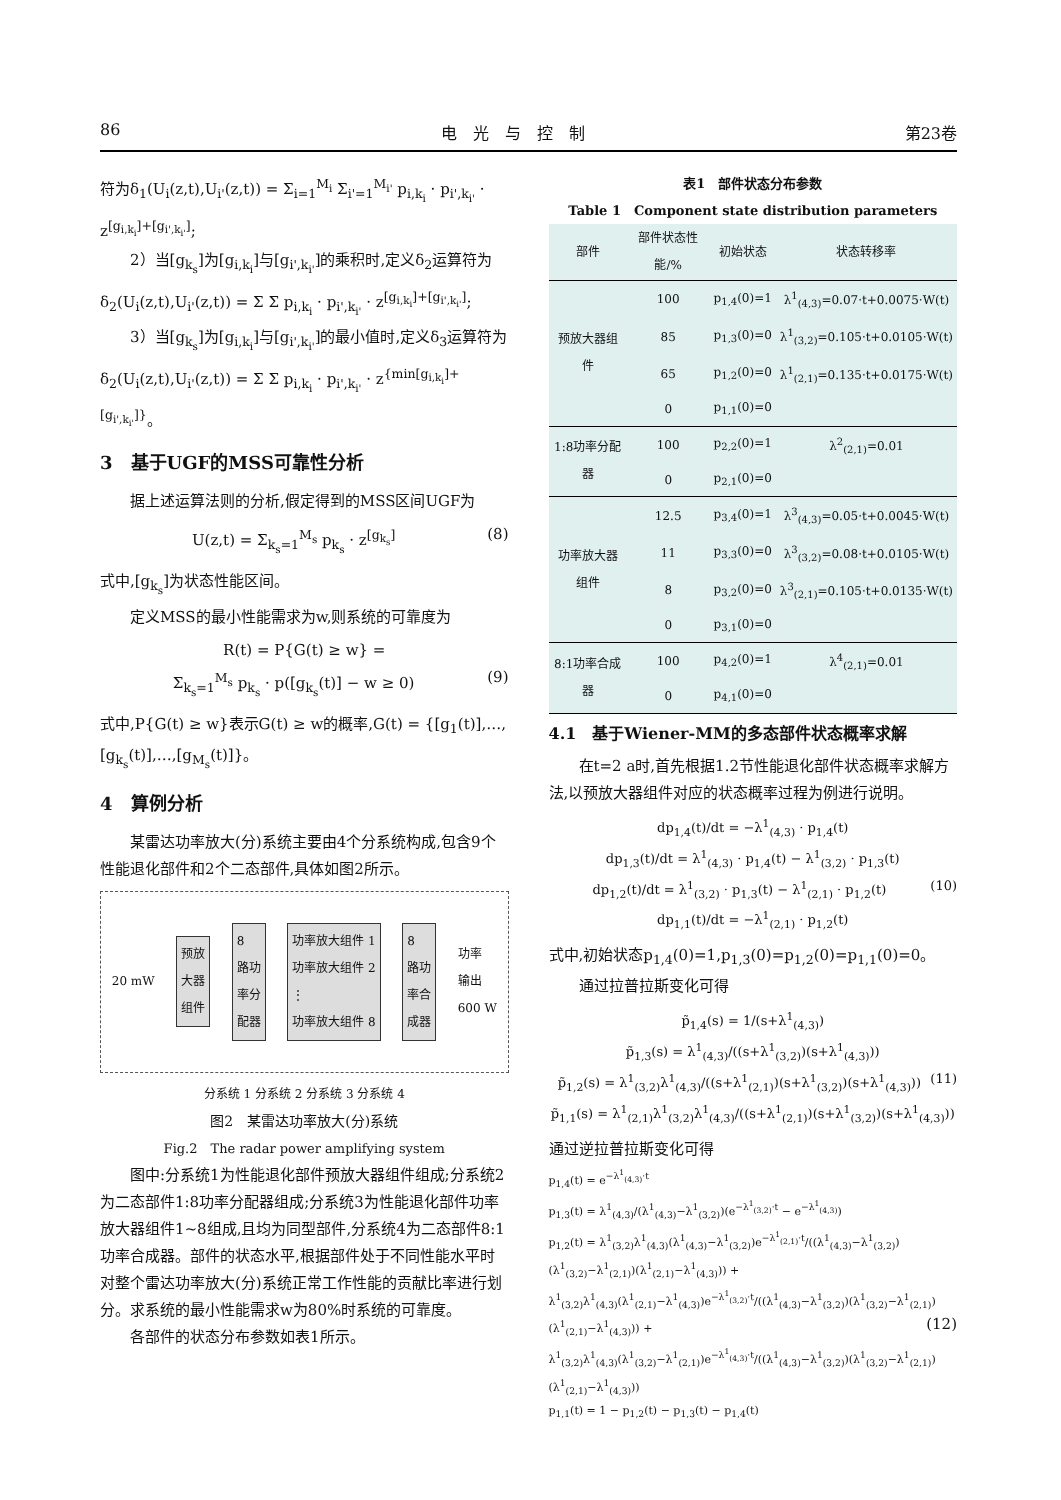86 电　光　与　控　制 第23卷
符为δ<sub>1</sub>(U<sub>i</sub>(z,t),U<sub>i'</sub>(z,t)) = Σ<sub>i=1</sub><sup>M<sub>i</sub></sup> Σ<sub>i'=1</sub><sup>M<sub>i'</sub></sup> p<sub>i,k<sub>i</sub></sub> · p<sub>i',k<sub>i'</sub></sub> · z<sup>[g<sub>i,k<sub>i</sub></sub>]+[g<sub>i',k<sub>i'</sub></sub>]</sup>;
2）当[g<sub>k<sub>s</sub></sub>]为[g<sub>i,k<sub>i</sub></sub>]与[g<sub>i',k<sub>i'</sub></sub>]的乘积时,定义δ<sub>2</sub>运算符为δ<sub>2</sub>(U<sub>i</sub>(z,t),U<sub>i'</sub>(z,t)) = Σ Σ p<sub>i,k<sub>i</sub></sub> · p<sub>i',k<sub>i'</sub></sub> · z<sup>[g<sub>i,k<sub>i</sub></sub>]+[g<sub>i',k<sub>i'</sub></sub>]</sup>;
3）当[g<sub>k<sub>s</sub></sub>]为[g<sub>i,k<sub>i</sub></sub>]与[g<sub>i',k<sub>i'</sub></sub>]的最小值时,定义δ<sub>3</sub>运算符为δ<sub>2</sub>(U<sub>i</sub>(z,t),U<sub>i'</sub>(z,t)) = Σ Σ p<sub>i,k<sub>i</sub></sub> · p<sub>i',k<sub>i'</sub></sub> · z<sup>{min[g<sub>i,k<sub>i</sub></sub>]+[g<sub>i',k<sub>i'</sub></sub>]}</sup>。
3　基于UGF的MSS可靠性分析
据上述运算法则的分析,假定得到的MSS区间UGF为
U(z,t) = Σ<sub>k<sub>s</sub>=1</sub><sup>M<sub>s</sub></sup> p<sub>k<sub>s</sub></sub> · z<sup>[g<sub>k<sub>s</sub></sub>]</sup> (8)
式中,[g<sub>k<sub>s</sub></sub>]为状态性能区间。
定义MSS的最小性能需求为w,则系统的可靠度为
R(t) = P{G(t) ≥ w} =
Σ<sub>k<sub>s</sub>=1</sub><sup>M<sub>s</sub></sup> p<sub>k<sub>s</sub></sub> · p([g<sub>k<sub>s</sub></sub>(t)] − w ≥ 0) (9)
式中,P{G(t) ≥ w}表示G(t) ≥ w的概率,G(t) = {[g<sub>1</sub>(t)],…,[g<sub>k<sub>s</sub></sub>(t)],…,[g<sub>M<sub>s</sub></sub>(t)]}。
4　算例分析
某雷达功率放大(分)系统主要由4个分系统构成,包含9个性能退化部件和2个二态部件,具体如图2所示。
20 mW
预放
大器
组件
8
路功
率分
配器
功率放大组件 1
功率放大组件 2
⋮
功率放大组件 8
8
路功
率合
成器
功率
输出
600 W
分系统 1 分系统 2 分系统 3 分系统 4
图2　某雷达功率放大(分)系统
Fig.2　The radar power amplifying system
图中:分系统1为性能退化部件预放大器组件组成;分系统2为二态部件1:8功率分配器组成;分系统3为性能退化部件功率放大器组件1~8组成,且均为同型部件,分系统4为二态部件8:1功率合成器。部件的状态水平,根据部件处于不同性能水平时对整个雷达功率放大(分)系统正常工作性能的贡献比率进行划分。求系统的最小性能需求w为80%时系统的可靠度。
各部件的状态分布参数如表1所示。
表1　部件状态分布参数
Table 1　Component state distribution parameters
| 部件 | 部件状态性能/% | 初始状态 | 状态转移率 |
| --- | --- | --- | --- |
| 预放大器组件 | 100 | p<sub>1,4</sub>(0)=1 | λ<sup>1</sup><sub>(4,3)</sub>=0.07·t+0.0075·W(t) |
| | 85 | p<sub>1,3</sub>(0)=0 | λ<sup>1</sup><sub>(3,2)</sub>=0.105·t+0.0105·W(t) |
| | 65 | p<sub>1,2</sub>(0)=0 | λ<sup>1</sup><sub>(2,1)</sub>=0.135·t+0.0175·W(t) |
| | 0 | p<sub>1,1</sub>(0)=0 | |
| 1:8功率分配器 | 100 | p<sub>2,2</sub>(0)=1 | λ<sup>2</sup><sub>(2,1)</sub>=0.01 |
| | 0 | p<sub>2,1</sub>(0)=0 | |
| 功率放大器组件 | 12.5 | p<sub>3,4</sub>(0)=1 | λ<sup>3</sup><sub>(4,3)</sub>=0.05·t+0.0045·W(t) |
| | 11 | p<sub>3,3</sub>(0)=0 | λ<sup>3</sup><sub>(3,2)</sub>=0.08·t+0.0105·W(t) |
| | 8 | p<sub>3,2</sub>(0)=0 | λ<sup>3</sup><sub>(2,1)</sub>=0.105·t+0.0135·W(t) |
| | 0 | p<sub>3,1</sub>(0)=0 | |
| 8:1功率合成器 | 100 | p<sub>4,2</sub>(0)=1 | λ<sup>4</sup><sub>(2,1)</sub>=0.01 |
| | 0 | p<sub>4,1</sub>(0)=0 | |
4.1　基于Wiener-MM的多态部件状态概率求解
在t=2 a时,首先根据1.2节性能退化部件状态概率求解方法,以预放大器组件对应的状态概率过程为例进行说明。
dp<sub>1,4</sub>(t)/dt = −λ<sup>1</sup><sub>(4,3)</sub> · p<sub>1,4</sub>(t)
dp<sub>1,3</sub>(t)/dt = λ<sup>1</sup><sub>(4,3)</sub> · p<sub>1,4</sub>(t) − λ<sup>1</sup><sub>(3,2)</sub> · p<sub>1,3</sub>(t)
dp<sub>1,2</sub>(t)/dt = λ<sup>1</sup><sub>(3,2)</sub> · p<sub>1,3</sub>(t) − λ<sup>1</sup><sub>(2,1)</sub> · p<sub>1,2</sub>(t) (10)
dp<sub>1,1</sub>(t)/dt = −λ<sup>1</sup><sub>(2,1)</sub> · p<sub>1,2</sub>(t)
式中,初始状态p<sub>1,4</sub>(0)=1,p<sub>1,3</sub>(0)=p<sub>1,2</sub>(0)=p<sub>1,1</sub>(0)=0。
通过拉普拉斯变化可得
p̃<sub>1,4</sub>(s) = 1/(s+λ<sup>1</sup><sub>(4,3)</sub>)
p̃<sub>1,3</sub>(s) = λ<sup>1</sup><sub>(4,3)</sub>/((s+λ<sup>1</sup><sub>(3,2)</sub>)(s+λ<sup>1</sup><sub>(4,3)</sub>))
p̃<sub>1,2</sub>(s) = λ<sup>1</sup><sub>(3,2)</sub>λ<sup>1</sup><sub>(4,3)</sub>/((s+λ<sup>1</sup><sub>(2,1)</sub>)(s+λ<sup>1</sup><sub>(3,2)</sub>)(s+λ<sup>1</sup><sub>(4,3)</sub>)) (11)
p̃<sub>1,1</sub>(s) = λ<sup>1</sup><sub>(2,1)</sub>λ<sup>1</sup><sub>(3,2)</sub>λ<sup>1</sup><sub>(4,3)</sub>/((s+λ<sup>1</sup><sub>(2,1)</sub>)(s+λ<sup>1</sup><sub>(3,2)</sub>)(s+λ<sup>1</sup><sub>(4,3)</sub>))
通过逆拉普拉斯变化可得
p<sub>1,4</sub>(t) = e<sup>−λ<sup>1</sup><sub>(4,3)</sub>·t</sup>
p<sub>1,3</sub>(t) = λ<sup>1</sup><sub>(4,3)</sub>/(λ<sup>1</sup><sub>(4,3)</sub>−λ<sup>1</sup><sub>(3,2)</sub>)(e<sup>−λ<sup>1</sup><sub>(3,2)</sub>·t</sup> − e<sup>−λ<sup>1</sup><sub>(4,3)</sub></sup>)
p<sub>1,2</sub>(t) = λ<sup>1</sup><sub>(3,2)</sub>λ<sup>1</sup><sub>(4,3)</sub>(λ<sup>1</sup><sub>(4,3)</sub>−λ<sup>1</sup><sub>(3,2)</sub>)e<sup>−λ<sup>1</sup><sub>(2,1)</sub>·t</sup>/((λ<sup>1</sup><sub>(4,3)</sub>−λ<sup>1</sup><sub>(3,2)</sub>)(λ<sup>1</sup><sub>(3,2)</sub>−λ<sup>1</sup><sub>(2,1)</sub>)(λ<sup>1</sup><sub>(2,1)</sub>−λ<sup>1</sup><sub>(4,3)</sub>)) +
λ<sup>1</sup><sub>(3,2)</sub>λ<sup>1</sup><sub>(4,3)</sub>(λ<sup>1</sup><sub>(2,1)</sub>−λ<sup>1</sup><sub>(4,3)</sub>)e<sup>−λ<sup>1</sup><sub>(3,2)</sub>·t</sup>/((λ<sup>1</sup><sub>(4,3)</sub>−λ<sup>1</sup><sub>(3,2)</sub>)(λ<sup>1</sup><sub>(3,2)</sub>−λ<sup>1</sup><sub>(2,1)</sub>)(λ<sup>1</sup><sub>(2,1)</sub>−λ<sup>1</sup><sub>(4,3)</sub>)) + (12)
λ<sup>1</sup><sub>(3,2)</sub>λ<sup>1</sup><sub>(4,3)</sub>(λ<sup>1</sup><sub>(3,2)</sub>−λ<sup>1</sup><sub>(2,1)</sub>)e<sup>−λ<sup>1</sup><sub>(4,3)</sub>·t</sup>/((λ<sup>1</sup><sub>(4,3)</sub>−λ<sup>1</sup><sub>(3,2)</sub>)(λ<sup>1</sup><sub>(3,2)</sub>−λ<sup>1</sup><sub>(2,1)</sub>)(λ<sup>1</sup><sub>(2,1)</sub>−λ<sup>1</sup><sub>(4,3)</sub>))
p<sub>1,1</sub>(t) = 1 − p<sub>1,2</sub>(t) − p<sub>1,3</sub>(t) − p<sub>1,4</sub>(t)